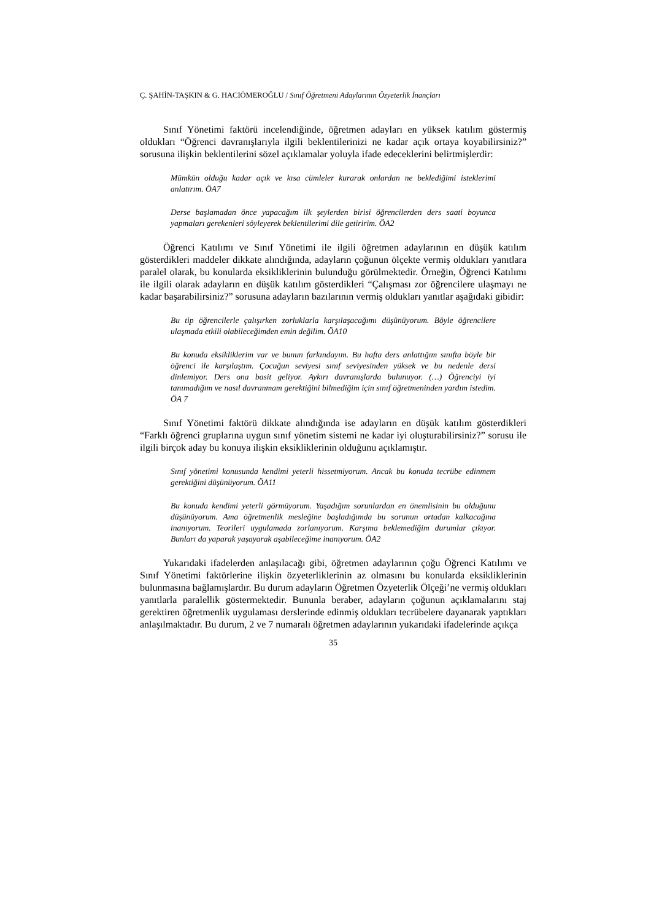Ç. ŞAHİN-TAŞKIN & G. HACIÖMEROĞLU / Sınıf Öğretmeni Adaylarının Özyeterlik İnançları
Sınıf Yönetimi faktörü incelendiğinde, öğretmen adayları en yüksek katılım göstermiş oldukları “Öğrenci davranışlarıyla ilgili beklentilerinizi ne kadar açık ortaya koyabilirsiniz?” sorusuna ilişkin beklentilerini sözel açıklamalar yoluyla ifade edeceklerini belirtmişlerdir:
Mümkün olduğu kadar açık ve kısa cümleler kurarak onlardan ne beklediğimi isteklerimi anlatırım. ÖA7
Derse başlamadan önce yapacağım ilk şeylerden birisi öğrencilerden ders saati boyunca yapmaları gerekenleri söyleyerek beklentilerimi dile getiririm. ÖA2
Öğrenci Katılımı ve Sınıf Yönetimi ile ilgili öğretmen adaylarının en düşük katılım gösterdikleri maddeler dikkate alındığında, adayların çoğunun ölçekte vermiş oldukları yanıtlara paralel olarak, bu konularda eksikliklerinin bulunduğu görülmektedir. Örneğin, Öğrenci Katılımı ile ilgili olarak adayların en düşük katılım gösterdikleri “Çalışması zor öğrencilere ulaşmayı ne kadar başarabilirsiniz?” sorusuna adayların bazılarının vermiş oldukları yanıtlar aşağıdaki gibidir:
Bu tip öğrencilerle çalışırken zorluklarla karşılaşacağımı düşünüyorum. Böyle öğrencilere ulaşmada etkili olabileceğimden emin değilim. ÖA10
Bu konuda eksikliklerim var ve bunun farkındayım. Bu hafta ders anlattığım sınıfta böyle bir öğrenci ile karşılaştım. Çocuğun seviyesi sınıf seviyesinden yüksek ve bu nedenle dersi dinlemiyor. Ders ona basit geliyor. Aykırı davranışlarda bulunuyor. (…) Öğrenciyi iyi tanımadığım ve nasıl davranmam gerektiğini bilmediğim için sınıf öğretmeninden yardım istedim. ÖA 7
Sınıf Yönetimi faktörü dikkate alındığında ise adayların en düşük katılım gösterdikleri “Farklı öğrenci gruplarına uygun sınıf yönetim sistemi ne kadar iyi oluşturabilirsiniz?” sorusu ile ilgili birçok aday bu konuya ilişkin eksikliklerinin olduğunu açıklamıştır.
Sınıf yönetimi konusunda kendimi yeterli hissetmiyorum. Ancak bu konuda tecrübe edinmem gerektiğini düşünüyorum. ÖA11
Bu konuda kendimi yeterli görmüyorum. Yaşadığım sorunlardan en önemlisinin bu olduğunu düşünüyorum. Ama öğretmenlik mesleğine başladığımda bu sorunun ortadan kalkacağına inanıyorum. Teorileri uygulamada zorlanıyorum. Karşıma beklemediğim durumlar çıkıyor. Bunları da yaparak yaşayarak aşabileceğime inanıyorum. ÖA2
Yukarıdaki ifadelerden anlaşılacağı gibi, öğretmen adaylarının çoğu Öğrenci Katılımı ve Sınıf Yönetimi faktörlerine ilişkin özyeterliklerinin az olmasını bu konularda eksikliklerinin bulunmasına bağlamışlardır. Bu durum adayların Öğretmen Özyeterlik Ölçeği’ne vermiş oldukları yanıtlarla paralellik göstermektedir. Bununla beraber, adayların çoğunun açıklamalarını staj gerektiren öğretmenlik uygulaması derslerinde edinmiş oldukları tecrübelere dayanarak yaptıkları anlaşılmaktadır. Bu durum, 2 ve 7 numaralı öğretmen adaylarının yukarıdaki ifadelerinde açıkça
35